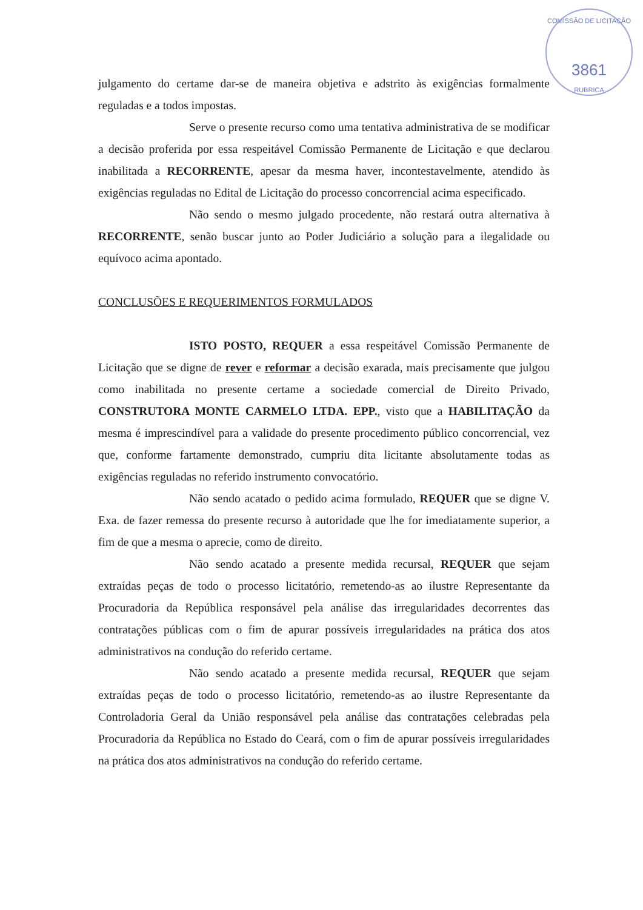COMISSÃO DE LICITAÇÃO
3861
RUBRICA
julgamento do certame dar-se de maneira objetiva e adstrito às exigências formalmente reguladas e a todos impostas.
Serve o presente recurso como uma tentativa administrativa de se modificar a decisão proferida por essa respeitável Comissão Permanente de Licitação e que declarou inabilitada a RECORRENTE, apesar da mesma haver, incontestavelmente, atendido às exigências reguladas no Edital de Licitação do processo concorrencial acima especificado.
Não sendo o mesmo julgado procedente, não restará outra alternativa à RECORRENTE, senão buscar junto ao Poder Judiciário a solução para a ilegalidade ou equívoco acima apontado.
CONCLUSÕES E REQUERIMENTOS FORMULADOS
ISTO POSTO, REQUER a essa respeitável Comissão Permanente de Licitação que se digne de rever e reformar a decisão exarada, mais precisamente que julgou como inabilitada no presente certame a sociedade comercial de Direito Privado, CONSTRUTORA MONTE CARMELO LTDA. EPP., visto que a HABILITAÇÃO da mesma é imprescindível para a validade do presente procedimento público concorrencial, vez que, conforme fartamente demonstrado, cumpriu dita licitante absolutamente todas as exigências reguladas no referido instrumento convocatório.
Não sendo acatado o pedido acima formulado, REQUER que se digne V. Exa. de fazer remessa do presente recurso à autoridade que lhe for imediatamente superior, a fim de que a mesma o aprecie, como de direito.
Não sendo acatado a presente medida recursal, REQUER que sejam extraídas peças de todo o processo licitatório, remetendo-as ao ilustre Representante da Procuradoria da República responsável pela análise das irregularidades decorrentes das contratações públicas com o fim de apurar possíveis irregularidades na prática dos atos administrativos na condução do referido certame.
Não sendo acatado a presente medida recursal, REQUER que sejam extraídas peças de todo o processo licitatório, remetendo-as ao ilustre Representante da Controladoria Geral da União responsável pela análise das contratações celebradas pela Procuradoria da República no Estado do Ceará, com o fim de apurar possíveis irregularidades na prática dos atos administrativos na condução do referido certame.